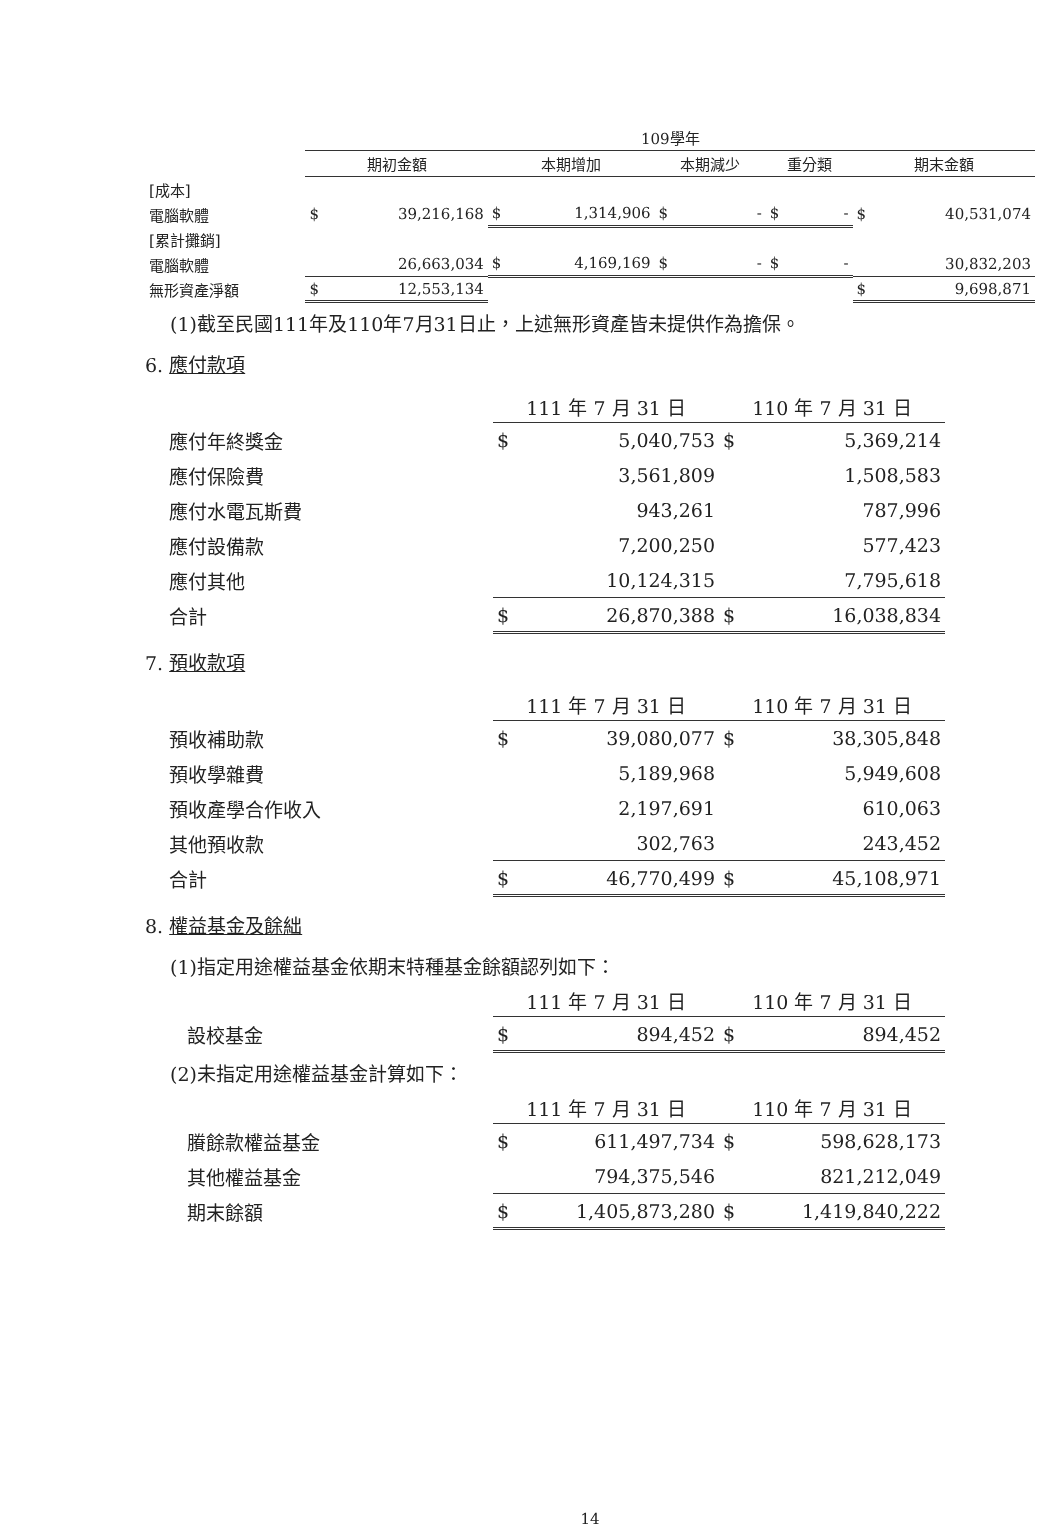| | 109學年 | | | | | | | | | |
| | 期初金額 | | 本期增加 | | 本期減少 | | 重分類 | | 期末金額 | |
| [成本] | | | | | | | | | | |
| 電腦軟體 | $ | 39,216,168 | $ | 1,314,906 | $ | - | $ | - | $ | 40,531,074 |
| [累計攤銷] | | | | | | | | | | |
| 電腦軟體 | | 26,663,034 | $ | 4,169,169 | $ | - | $ | - | | 30,832,203 |
| 無形資產淨額 | $ | 12,553,134 | | | | | | | $ | 9,698,871 |
(1)截至民國111年及110年7月31日止，上述無形資產皆未提供作為擔保。
6. 應付款項
| | 111 年 7 月 31 日 | | 110 年 7 月 31 日 | |
| 應付年終獎金 | $ | 5,040,753 | $ | 5,369,214 |
| 應付保險費 | | 3,561,809 | | 1,508,583 |
| 應付水電瓦斯費 | | 943,261 | | 787,996 |
| 應付設備款 | | 7,200,250 | | 577,423 |
| 應付其他 | | 10,124,315 | | 7,795,618 |
| 合計 | $ | 26,870,388 | $ | 16,038,834 |
7. 預收款項
| | 111 年 7 月 31 日 | | 110 年 7 月 31 日 | |
| 預收補助款 | $ | 39,080,077 | $ | 38,305,848 |
| 預收學雜費 | | 5,189,968 | | 5,949,608 |
| 預收產學合作收入 | | 2,197,691 | | 610,063 |
| 其他預收款 | | 302,763 | | 243,452 |
| 合計 | $ | 46,770,499 | $ | 45,108,971 |
8. 權益基金及餘絀
(1)指定用途權益基金依期末特種基金餘額認列如下：
| | 111 年 7 月 31 日 | | 110 年 7 月 31 日 | |
| 設校基金 | $ | 894,452 | $ | 894,452 |
(2)未指定用途權益基金計算如下：
| | 111 年 7 月 31 日 | | 110 年 7 月 31 日 | |
| 賸餘款權益基金 | $ | 611,497,734 | $ | 598,628,173 |
| 其他權益基金 | | 794,375,546 | | 821,212,049 |
| 期末餘額 | $ | 1,405,873,280 | $ | 1,419,840,222 |
14